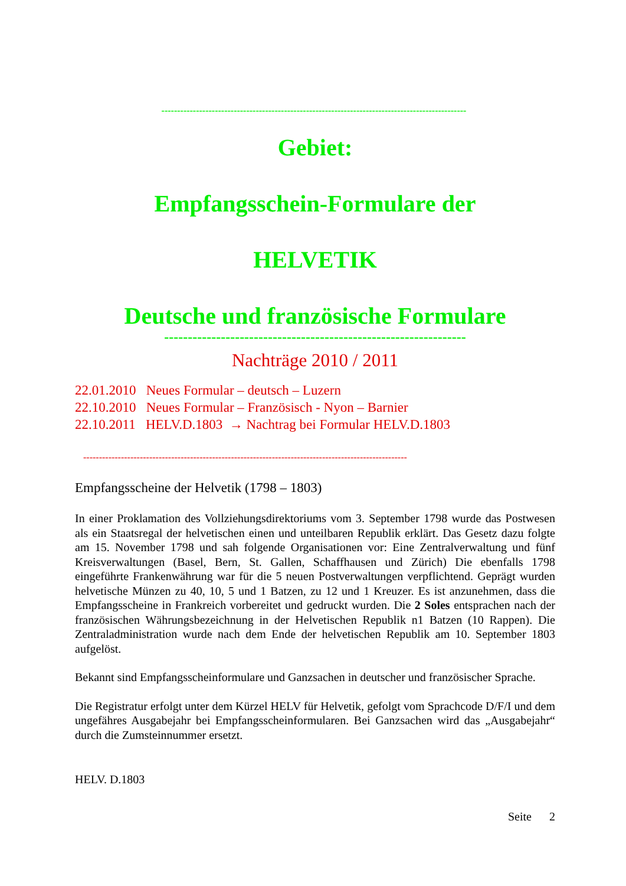-------------------------------------------------------------------------------------------------
Gebiet:
Empfangsschein-Formulare der
HELVETIK
Deutsche und französische Formulare
----------------------------------------------------------------
Nachträge 2010 / 2011
22.01.2010 Neues Formular – deutsch – Luzern
22.10.2010 Neues Formular – Französisch - Nyon – Barnier
22.10.2011 HELV.D.1803 → Nachtrag bei Formular HELV.D.1803
-------------------------------------------------------------------------------------------------------
Empfangsscheine der Helvetik (1798 – 1803)
In einer Proklamation des Vollziehungsdirektoriums vom 3. September 1798 wurde das Postwesen als ein Staatsregal der helvetischen einen und unteilbaren Republik erklärt. Das Gesetz dazu folgte am 15. November 1798 und sah folgende Organisationen vor: Eine Zentralverwaltung und fünf Kreisverwaltungen (Basel, Bern, St. Gallen, Schaffhausen und Zürich) Die ebenfalls 1798 eingeführte Frankenwährung war für die 5 neuen Postverwaltungen verpflichtend. Geprägt wurden helvetische Münzen zu 40, 10, 5 und 1 Batzen, zu 12 und 1 Kreuzer. Es ist anzunehmen, dass die Empfangsscheine in Frankreich vorbereitet und gedruckt wurden. Die 2 Soles entsprachen nach der französischen Währungsbezeichnung in der Helvetischen Republik n1 Batzen (10 Rappen). Die Zentraladministration wurde nach dem Ende der helvetischen Republik am 10. September 1803 aufgelöst.
Bekannt sind Empfangsscheinformulare und Ganzsachen in deutscher und französischer Sprache.
Die Registratur erfolgt unter dem Kürzel HELV für Helvetik, gefolgt vom Sprachcode D/F/I und dem ungefähres Ausgabejahr bei Empfangsscheinformularen. Bei Ganzsachen wird das „Ausgabejahr“ durch die Zumsteinnummer ersetzt.
HELV. D.1803
Seite 2